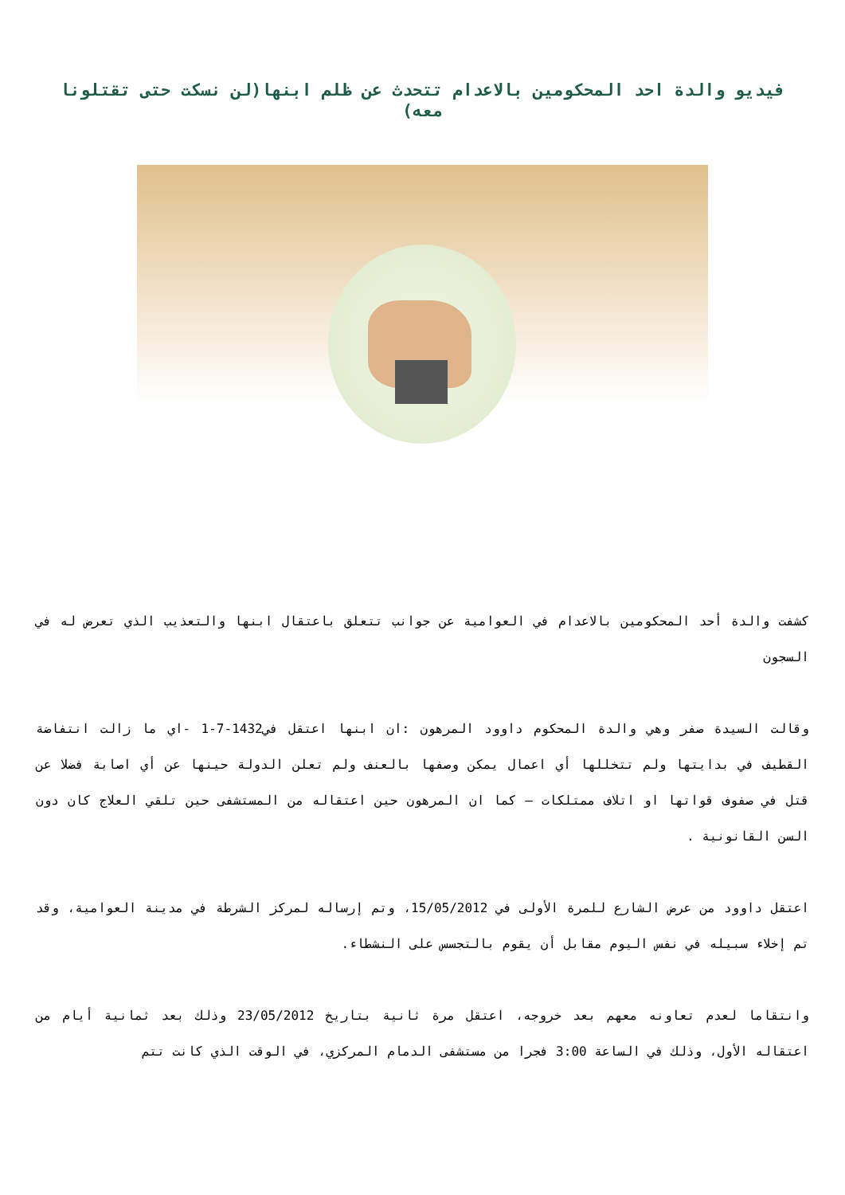فيديو والدة احد المحكومين بالاعدام تتحدث عن ظلم ابنها(لن نسكت حتى تقتلونا معه)
كشفت والدة أحد المحكومين بالاعدام في العوامية عن جوانب تتعلق باعتقال ابنها والتعذيب الذي تعرض له في السجون
وقالت السيدة صفر وهي والدة المحكوم داوود المرهون :ان ابنها اعتقل في1432-7-1 -اي ما زالت انتفاضة القطيف في بدايتها ولم تتخللها أي اعمال يمكن وصفها بالعنف ولم تعلن الدولة حينها عن أي اصابة فضلا عن قتل في صفوف قواتها او اتلاف ممتلكات – كما ان المرهون حين اعتقاله من المستشفى حين تلقي العلاج كان دون السن القانونية .
اعتقل داوود من عرض الشارع للمرة الأولى في 15/05/2012، وتم إرساله لمركز الشرطة في مدينة العوامية، وقد تم إخلاء سبيله في نفس اليوم مقابل أن يقوم بالتجسس على النشطاء.
وانتقاما لعدم تعاونه معهم بعد خروجه، اعتقل مرة ثانية بتاريخ 23/05/2012 وذلك بعد ثمانية أيام من اعتقاله الأول، وذلك في الساعة 3:00 فجرا من مستشفى الدمام المركزي، في الوقت الذي كانت تتم